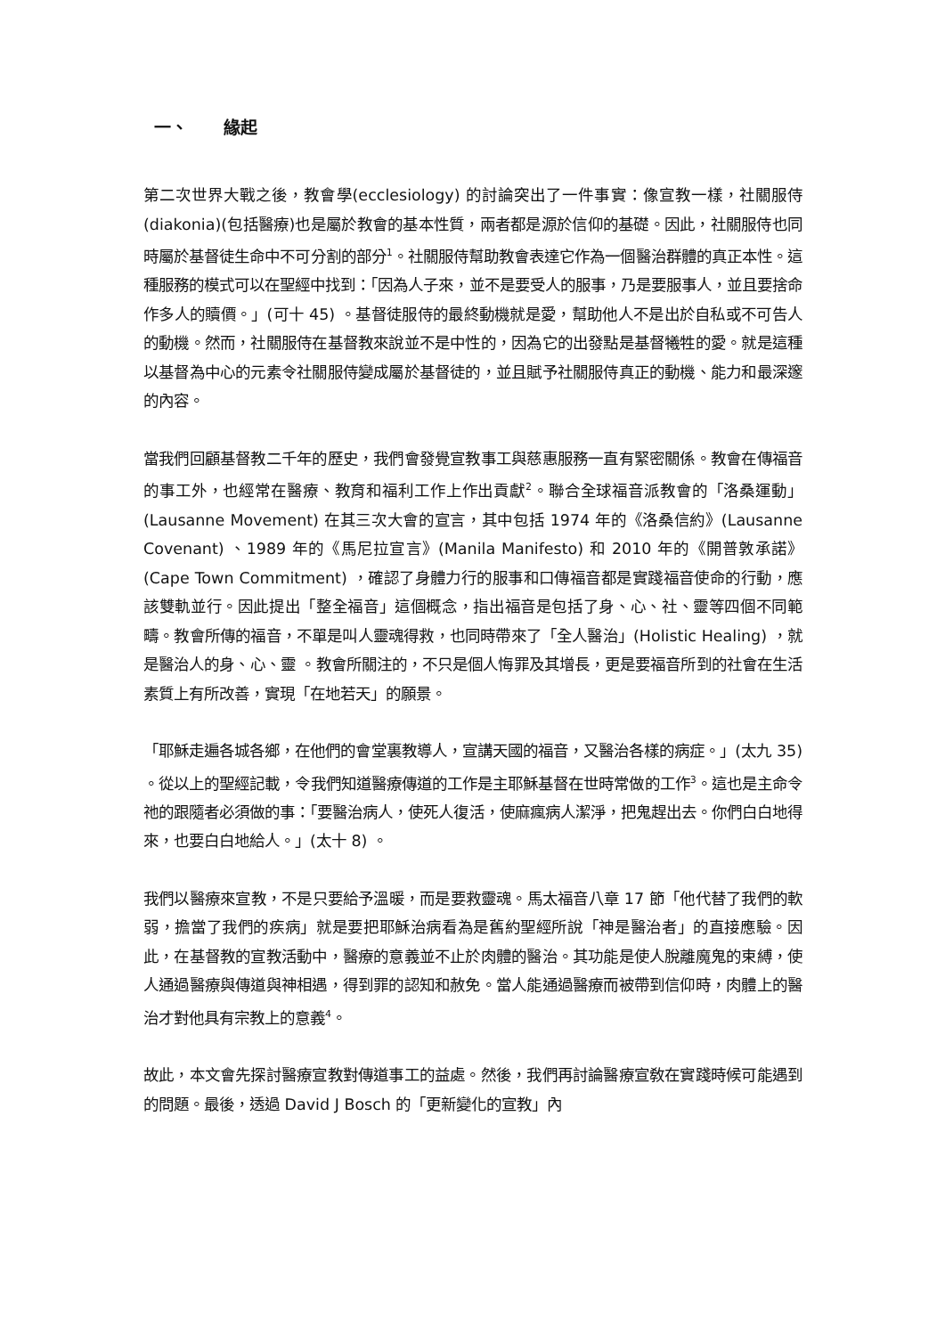一、 緣起
第二次世界大戰之後，教會學(ecclesiology) 的討論突出了一件事實：像宣教一樣，社關服侍(diakonia)(包括醫療)也是屬於教會的基本性質，兩者都是源於信仰的基礎。因此，社關服侍也同時屬於基督徒生命中不可分割的部分<sup>1</sup>。社關服侍幫助教會表達它作為一個醫治群體的真正本性。這種服務的模式可以在聖經中找到：「因為人子來，並不是要受人的服事，乃是要服事人，並且要捨命作多人的贖價。」(可十 45) 。基督徒服侍的最終動機就是愛，幫助他人不是出於自私或不可告人的動機。然而，社關服侍在基督教來說並不是中性的，因為它的出發點是基督犧牲的愛。就是這種以基督為中心的元素令社關服侍變成屬於基督徒的，並且賦予社關服侍真正的動機、能力和最深邃的內容。
當我們回顧基督教二千年的歷史，我們會發覺宣教事工與慈惠服務一直有緊密關係。教會在傳福音的事工外，也經常在醫療、教育和福利工作上作出貢獻<sup>2</sup>。聯合全球福音派教會的「洛桑運動」(Lausanne Movement) 在其三次大會的宣言，其中包括 1974 年的《洛桑信約》(Lausanne Covenant) 、1989 年的《馬尼拉宣言》(Manila Manifesto) 和 2010 年的《開普敦承諾》(Cape Town Commitment) ，確認了身體力行的服事和口傳福音都是實踐福音使命的行動，應該雙軌並行。因此提出「整全福音」這個概念，指出福音是包括了身、心、社、靈等四個不同範疇。教會所傳的福音，不單是叫人靈魂得救，也同時帶來了「全人醫治」(Holistic Healing) ，就是醫治人的身、心、靈 。教會所關注的，不只是個人悔罪及其增長，更是要福音所到的社會在生活素質上有所改善，實現「在地若天」的願景。
「耶穌走遍各城各鄉，在他們的會堂裏教導人，宣講天國的福音，又醫治各樣的病症。」(太九 35) 。從以上的聖經記載，令我們知道醫療傳道的工作是主耶穌基督在世時常做的工作<sup>3</sup>。這也是主命令祂的跟隨者必須做的事：「要醫治病人，使死人復活，使麻瘋病人潔淨，把鬼趕出去。你們白白地得來，也要白白地給人。」(太十 8) 。
我們以醫療來宣教，不是只要給予溫暖，而是要救靈魂。馬太福音八章 17 節「他代替了我們的軟弱，擔當了我們的疾病」就是要把耶穌治病看為是舊約聖經所說「神是醫治者」的直接應驗。因此，在基督教的宣教活動中，醫療的意義並不止於肉體的醫治。其功能是使人脫離魔鬼的束縛，使人通過醫療與傳道與神相遇，得到罪的認知和赦免。當人能通過醫療而被帶到信仰時，肉體上的醫治才對他具有宗教上的意義<sup>4</sup>。
故此，本文會先探討醫療宣教對傳道事工的益處。然後，我們再討論醫療宣敎在實踐時候可能遇到的問題。最後，透過 David J Bosch 的「更新變化的宣教」內